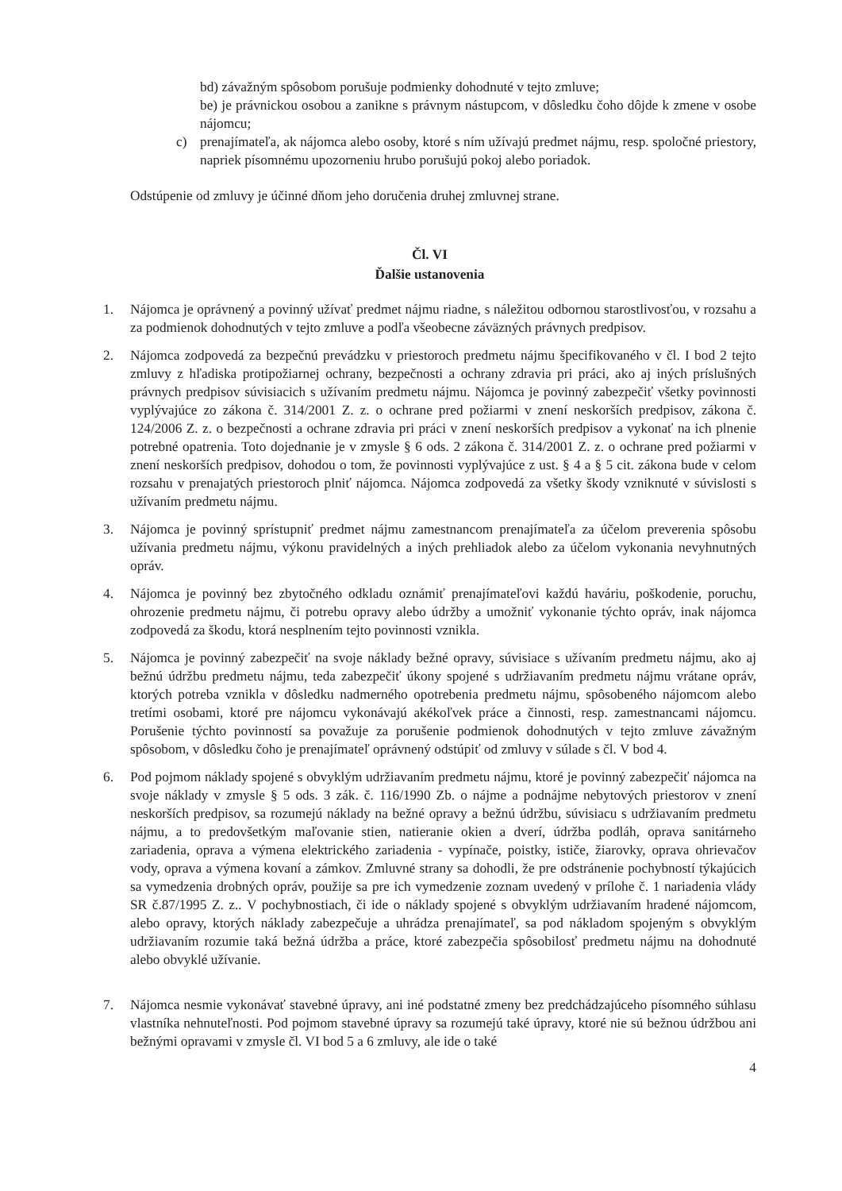bd) závažným spôsobom porušuje podmienky dohodnuté v tejto zmluve;
be) je právnickou osobou a zanikne s právnym nástupcom, v dôsledku čoho dôjde k zmene v osobe nájomcu;
c) prenajímateľa, ak nájomca alebo osoby, ktoré s ním užívajú predmet nájmu, resp. spoločné priestory, napriek písomnému upozorneniu hrubo porušujú pokoj alebo poriadok.
Odstúpenie od zmluvy je účinné dňom jeho doručenia druhej zmluvnej strane.
Čl. VI
Ďalšie ustanovenia
1. Nájomca je oprávnený a povinný užívať predmet nájmu riadne, s náležitou odbornou starostlivosťou, v rozsahu a za podmienok dohodnutých v tejto zmluve a podľa všeobecne záväzných právnych predpisov.
2. Nájomca zodpovedá za bezpečnú prevádzku v priestoroch predmetu nájmu špecifikovaného v čl. I bod 2 tejto zmluvy z hľadiska protipožiarnej ochrany, bezpečnosti a ochrany zdravia pri práci, ako aj iných príslušných právnych predpisov súvisiacich s užívaním predmetu nájmu. Nájomca je povinný zabezpečiť všetky povinnosti vyplývajúce zo zákona č. 314/2001 Z. z. o ochrane pred požiarmi v znení neskorších predpisov, zákona č. 124/2006 Z. z. o bezpečnosti a ochrane zdravia pri práci v znení neskorších predpisov a vykonať na ich plnenie potrebné opatrenia. Toto dojednanie je v zmysle § 6 ods. 2 zákona č. 314/2001 Z. z. o ochrane pred požiarmi v znení neskorších predpisov, dohodou o tom, že povinnosti vyplývajúce z ust. § 4 a § 5 cit. zákona bude v celom rozsahu v prenajatých priestoroch plniť nájomca. Nájomca zodpovedá za všetky škody vzniknuté v súvislosti s užívaním predmetu nájmu.
3. Nájomca je povinný sprístupniť predmet nájmu zamestnancom prenajímateľa za účelom preverenia spôsobu užívania predmetu nájmu, výkonu pravidelných a iných prehliadok alebo za účelom vykonania nevyhnutných opráv.
4. Nájomca je povinný bez zbytočného odkladu oznámiť prenajímateľovi každú haváriu, poškodenie, poruchu, ohrozenie predmetu nájmu, či potrebu opravy alebo údržby a umožniť vykonanie týchto opráv, inak nájomca zodpovedá za škodu, ktorá nesplnením tejto povinnosti vznikla.
5. Nájomca je povinný zabezpečiť na svoje náklady bežné opravy, súvisiace s užívaním predmetu nájmu, ako aj bežnú údržbu predmetu nájmu, teda zabezpečiť úkony spojené s udržiavaním predmetu nájmu vrátane opráv, ktorých potreba vznikla v dôsledku nadmerného opotrebenia predmetu nájmu, spôsobeného nájomcom alebo tretími osobami, ktoré pre nájomcu vykonávajú akékoľvek práce a činnosti, resp. zamestnancami nájomcu. Porušenie týchto povinností sa považuje za porušenie podmienok dohodnutých v tejto zmluve závažným spôsobom, v dôsledku čoho je prenajímateľ oprávnený odstúpiť od zmluvy v súlade s čl. V bod 4.
6. Pod pojmom náklady spojené s obvyklým udržiavaním predmetu nájmu, ktoré je povinný zabezpečiť nájomca na svoje náklady v zmysle § 5 ods. 3 zák. č. 116/1990 Zb. o nájme a podnájme nebytových priestorov v znení neskorších predpisov, sa rozumejú náklady na bežné opravy a bežnú údržbu, súvisiacu s udržiavaním predmetu nájmu, a to predovšetkým maľovanie stien, natieranie okien a dverí, údržba podláh, oprava sanitárneho zariadenia, oprava a výmena elektrického zariadenia - vypínače, poistky, ističe, žiarovky, oprava ohrievačov vody, oprava a výmena kovaní a zámkov. Zmluvné strany sa dohodli, že pre odstránenie pochybností týkajúcich sa vymedzenia drobných opráv, použije sa pre ich vymedzenie zoznam uvedený v prílohe č. 1 nariadenia vlády SR č.87/1995 Z. z.. V pochybnostiach, či ide o náklady spojené s obvyklým udržiavaním hradené nájomcom, alebo opravy, ktorých náklady zabezpečuje a uhrádza prenajímateľ, sa pod nákladom spojeným s obvyklým udržiavaním rozumie taká bežná údržba a práce, ktoré zabezpečia spôsobilosť predmetu nájmu na dohodnuté alebo obvyklé užívanie.
7. Nájomca nesmie vykonávať stavebné úpravy, ani iné podstatné zmeny bez predchádzajúceho písomného súhlasu vlastníka nehnuteľnosti. Pod pojmom stavebné úpravy sa rozumejú také úpravy, ktoré nie sú bežnou údržbou ani bežnými opravami v zmysle čl. VI bod 5 a 6 zmluvy, ale ide o také
4